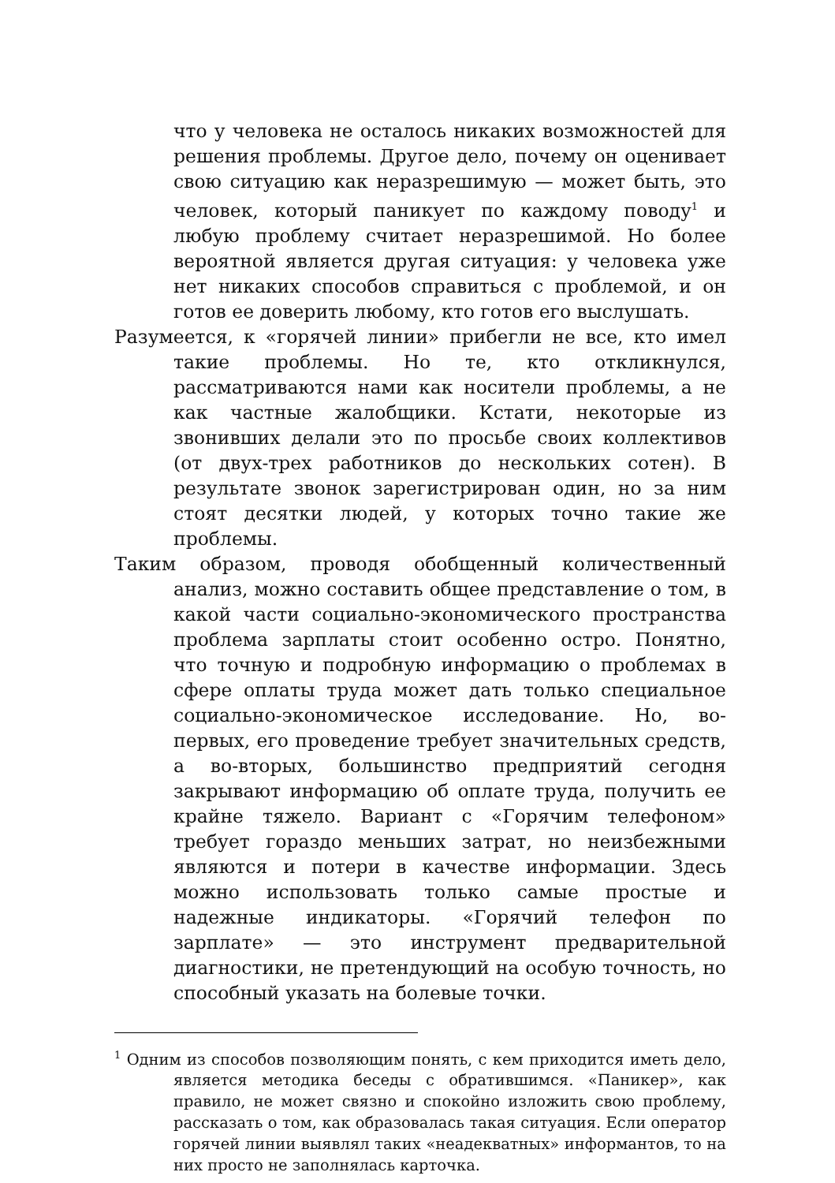что у человека не осталось никаких возможностей для решения проблемы. Другое дело, почему он оценивает свою ситуацию как неразрешимую — может быть, это человек, который паникует по каждому поводу<sup>1</sup> и любую проблему считает неразрешимой. Но более вероятной является другая ситуация: у человека уже нет никаких способов справиться с проблемой, и он готов ее доверить любому, кто готов его выслушать.
Разумеется, к «горячей линии» прибегли не все, кто имел такие проблемы. Но те, кто откликнулся, рассматриваются нами как носители проблемы, а не как частные жалобщики. Кстати, некоторые из звонивших делали это по просьбе своих коллективов (от двух-трех работников до нескольких сотен). В результате звонок зарегистрирован один, но за ним стоят десятки людей, у которых точно такие же проблемы.
Таким образом, проводя обобщенный количественный анализ, можно составить общее представление о том, в какой части социально-экономического пространства проблема зарплаты стоит особенно остро. Понятно, что точную и подробную информацию о проблемах в сфере оплаты труда может дать только специальное социально-экономическое исследование. Но, во-первых, его проведение требует значительных средств, а во-вторых, большинство предприятий сегодня закрывают информацию об оплате труда, получить ее крайне тяжело. Вариант с «Горячим телефоном» требует гораздо меньших затрат, но неизбежными являются и потери в качестве информации. Здесь можно использовать только самые простые и надежные индикаторы. «Горячий телефон по зарплате» — это инструмент предварительной диагностики, не претендующий на особую точность, но способный указать на болевые точки.
<sup>1</sup> Одним из способов позволяющим понять, с кем приходится иметь дело, является методика беседы с обратившимся. «Паникер», как правило, не может связно и спокойно изложить свою проблему, рассказать о том, как образовалась такая ситуация. Если оператор горячей линии выявлял таких «неадекватных» информантов, то на них просто не заполнялась карточка.